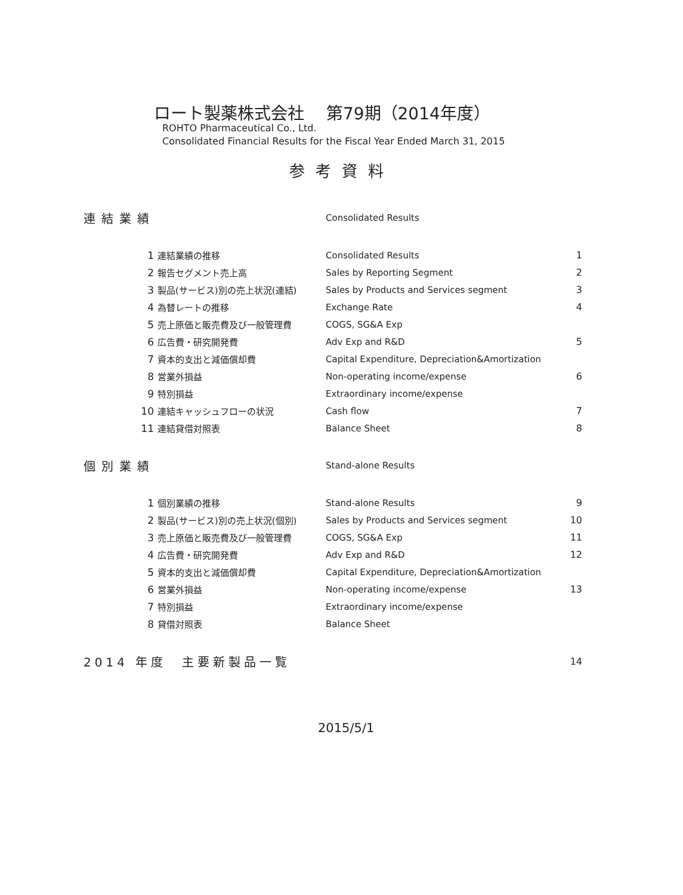ロート製薬株式会社　 第79期（2014年度）
ROHTO Pharmaceutical Co., Ltd.
Consolidated Financial Results for the Fiscal Year Ended March 31, 2015
参考資料
| 連結業績 | | | Consolidated Results | |
| | 1 | 連結業績の推移 | Consolidated Results | 1 |
| | 2 | 報告セグメント売上高 | Sales by Reporting Segment | 2 |
| | 3 | 製品(サービス)別の売上状況(連結) | Sales by Products and Services segment | 3 |
| | 4 | 為替レートの推移 | Exchange Rate | 4 |
| | 5 | 売上原価と販売費及び一般管理費 | COGS, SG&A Exp | |
| | 6 | 広告費・研究開発費 | Adv Exp and R&D | 5 |
| | 7 | 資本的支出と減価償却費 | Capital Expenditure, Depreciation&Amortization | |
| | 8 | 営業外損益 | Non-operating income/expense | 6 |
| | 9 | 特別損益 | Extraordinary income/expense | |
| | 10 | 連結キャッシュフローの状況 | Cash flow | 7 |
| | 11 | 連結貸借対照表 | Balance Sheet | 8 |
| 個別業績 | | | Stand-alone Results | |
| | 1 | 個別業績の推移 | Stand-alone Results | 9 |
| | 2 | 製品(サービス)別の売上状況(個別) | Sales by Products and Services segment | 10 |
| | 3 | 売上原価と販売費及び一般管理費 | COGS, SG&A Exp | 11 |
| | 4 | 広告費・研究開発費 | Adv Exp and R&D | 12 |
| | 5 | 資本的支出と減価償却費 | Capital Expenditure, Depreciation&Amortization | |
| | 6 | 営業外損益 | Non-operating income/expense | 13 |
| | 7 | 特別損益 | Extraordinary income/expense | |
| | 8 | 貸借対照表 | Balance Sheet | |
| 2014 年度 主要新製品一覧 | | | | 14 |
2015/5/1